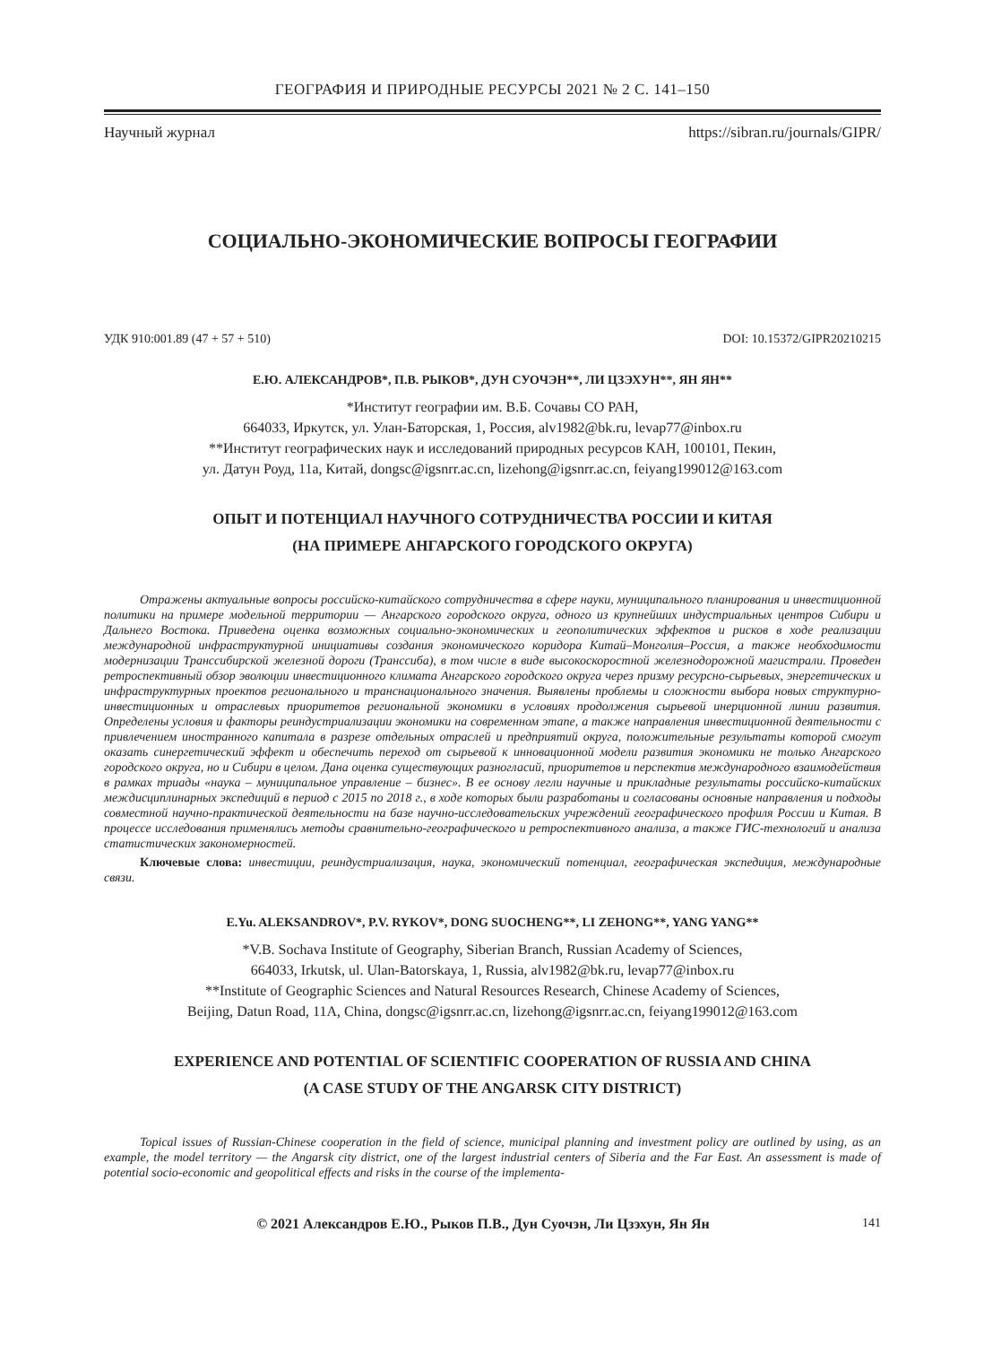ГЕОГРАФИЯ И ПРИРОДНЫЕ РЕСУРСЫ 2021 № 2 С. 141–150
Научный журнал https://sibran.ru/journals/GIPR/
СОЦИАЛЬНО-ЭКОНОМИЧЕСКИЕ ВОПРОСЫ ГЕОГРАФИИ
УДК 910:001.89 (47 + 57 + 510) DOI: 10.15372/GIPR20210215
Е.Ю. АЛЕКСАНДРОВ*, П.В. РЫКОВ*, ДУН СУОЧЭН**, ЛИ ЦЗЭХУН**, ЯН ЯН**
*Институт географии им. В.Б. Сочавы СО РАН,
664033, Иркутск, ул. Улан-Баторская, 1, Россия, alv1982@bk.ru, levap77@inbox.ru
**Институт географических наук и исследований природных ресурсов КАН, 100101, Пекин,
ул. Датун Роуд, 11а, Китай, dongsc@igsnrr.ac.cn, lizehong@igsnrr.ac.cn, feiyang199012@163.com
ОПЫТ И ПОТЕНЦИАЛ НАУЧНОГО СОТРУДНИЧЕСТВА РОССИИ И КИТАЯ
(НА ПРИМЕРЕ АНГАРСКОГО ГОРОДСКОГО ОКРУГА)
Отражены актуальные вопросы российско-китайского сотрудничества в сфере науки, муниципального планирования и инвестиционной политики на примере модельной территории — Ангарского городского округа, одного из крупнейших индустриальных центров Сибири и Дальнего Востока. Приведена оценка возможных социально-экономических и геополитических эффектов и рисков в ходе реализации международной инфраструктурной инициативы создания экономического коридора Китай–Монголия–Россия, а также необходимости модернизации Транссибирской железной дороги (Транссиба), в том числе в виде высокоскоростной железнодорожной магистрали. Проведен ретроспективный обзор эволюции инвестиционного климата Ангарского городского округа через призму ресурсно-сырьевых, энергетических и инфраструктурных проектов регионального и транснационального значения. Выявлены проблемы и сложности выбора новых структурно-инвестиционных и отраслевых приоритетов региональной экономики в условиях продолжения сырьевой инерционной линии развития. Определены условия и факторы реиндустриализации экономики на современном этапе, а также направления инвестиционной деятельности с привлечением иностранного капитала в разрезе отдельных отраслей и предприятий округа, положительные результаты которой смогут оказать синергетический эффект и обеспечить переход от сырьевой к инновационной модели развития экономики не только Ангарского городского округа, но и Сибири в целом. Дана оценка существующих разногласий, приоритетов и перспектив международного взаимодействия в рамках триады «наука – муниципальное управление – бизнес». В ее основу легли научные и прикладные результаты российско-китайских междисциплинарных экспедиций в период с 2015 по 2018 г., в ходе которых были разработаны и согласованы основные направления и подходы совместной научно-практической деятельности на базе научно-исследовательских учреждений географического профиля России и Китая. В процессе исследования применялись методы сравнительно-географического и ретроспективного анализа, а также ГИС-технологий и анализа статистических закономерностей.
Ключевые слова: инвестиции, реиндустриализация, наука, экономический потенциал, географическая экспедиция, международные связи.
E.Yu. ALEKSANDROV*, P.V. RYKOV*, DONG SUOCHENG**, LI ZEHONG**, YANG YANG**
*V.B. Sochava Institute of Geography, Siberian Branch, Russian Academy of Sciences,
664033, Irkutsk, ul. Ulan-Batorskaya, 1, Russia, alv1982@bk.ru, levap77@inbox.ru
**Institute of Geographic Sciences and Natural Resources Research, Chinese Academy of Sciences,
Beijing, Datun Road, 11A, China, dongsc@igsnrr.ac.cn, lizehong@igsnrr.ac.cn, feiyang199012@163.com
EXPERIENCE AND POTENTIAL OF SCIENTIFIC COOPERATION OF RUSSIA AND CHINA
(A CASE STUDY OF THE ANGARSK CITY DISTRICT)
Topical issues of Russian-Chinese cooperation in the field of science, municipal planning and investment policy are outlined by using, as an example, the model territory — the Angarsk city district, one of the largest industrial centers of Siberia and the Far East. An assessment is made of potential socio-economic and geopolitical effects and risks in the course of the implementa-
© 2021 Александров Е.Ю., Рыков П.В., Дун Суочэн, Ли Цзэхун, Ян Ян 141